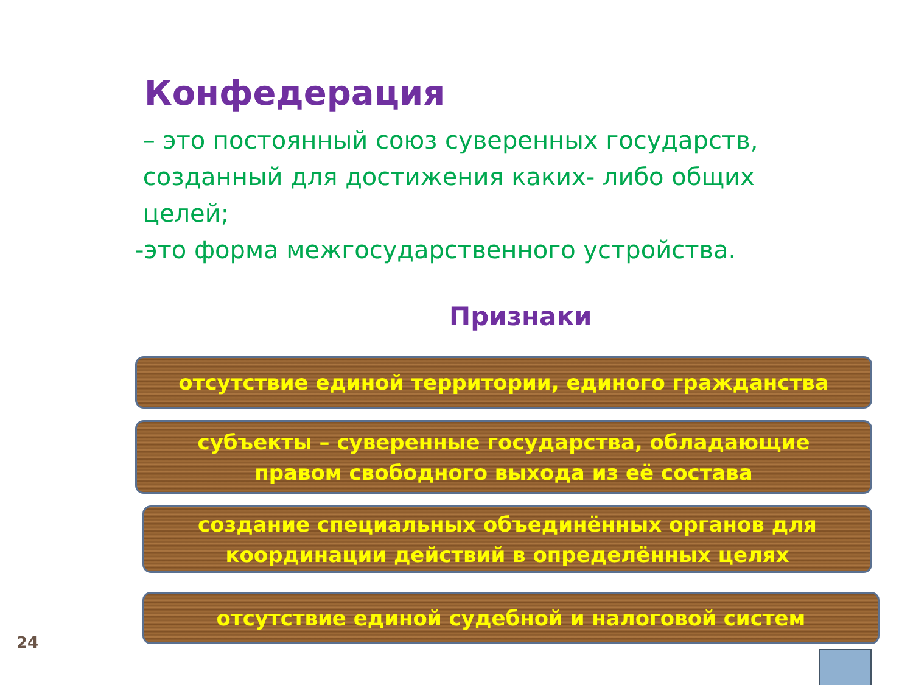Конфедерация
– это постоянный союз суверенных государств,
созданный для достижения каких- либо общих
целей;
-это форма межгосударственного устройства.
Признаки
отсутствие единой территории, единого гражданства
субъекты – суверенные государства, обладающие
правом свободного выхода из её состава
создание специальных объединённых органов для
координации действий в определённых целях
отсутствие единой судебной и налоговой систем
24